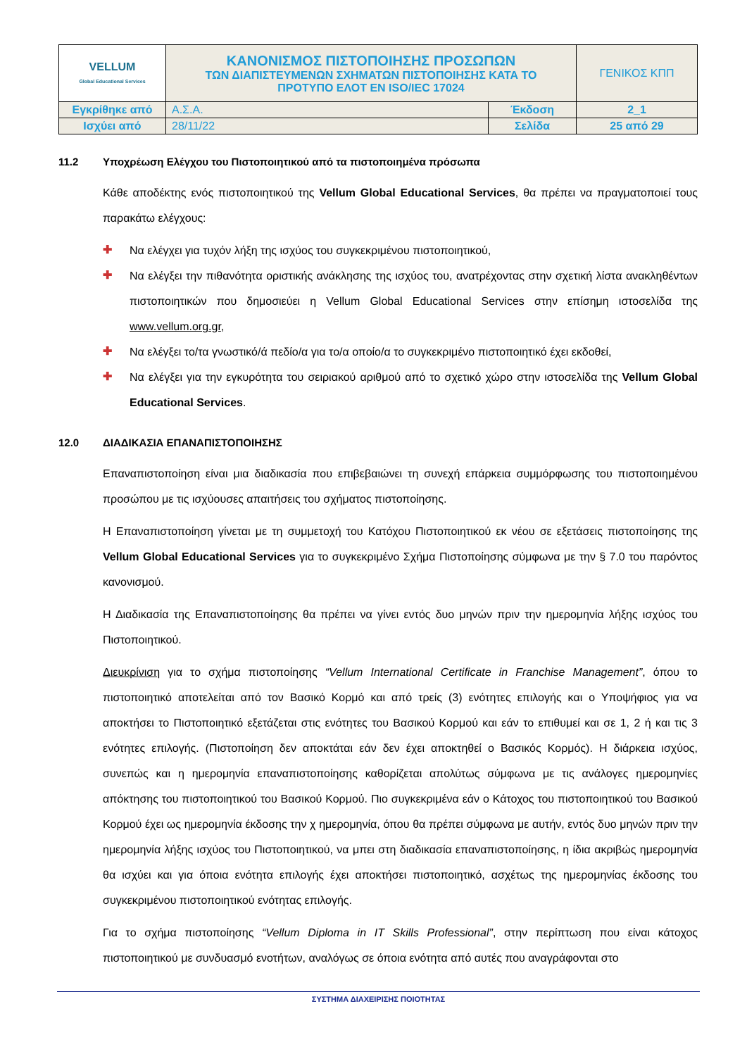| VELLUM Global Educational Services | ΚΑΝΟΝΙΣΜΟΣ ΠΙΣΤΟΠΟΙΗΣΗΣ ΠΡΟΣΩΠΩΝ ΤΩΝ ΔΙΑΠΙΣΤΕΥΜΕΝΩΝ ΣΧΗΜΑΤΩΝ ΠΙΣΤΟΠΟΙΗΣΗΣ ΚΑΤΑ ΤΟ ΠΡΟΤΥΠΟ ΕΛΟΤ ΕΝ ISO/IEC 17024 | | ΓΕΝΙΚΟΣ ΚΠΠ |
| Εγκρίθηκε από | Α.Σ.Α. | Έκδοση | 2_1 |
| Ισχύει από | 28/11/22 | Σελίδα | 25 από 29 |
11.2 Υποχρέωση Ελέγχου του Πιστοποιητικού από τα πιστοποιημένα πρόσωπα
Κάθε αποδέκτης ενός πιστοποιητικού της Vellum Global Educational Services, θα πρέπει να πραγματοποιεί τους παρακάτω ελέγχους:
✚
Να ελέγχει για τυχόν λήξη της ισχύος του συγκεκριμένου πιστοποιητικού,
✚
Να ελέγξει την πιθανότητα οριστικής ανάκλησης της ισχύος του, ανατρέχοντας στην σχετική λίστα ανακληθέντων πιστοποιητικών που δημοσιεύει η Vellum Global Educational Services στην επίσημη ιστοσελίδα της www.vellum.org.gr,
✚
Να ελέγξει το/τα γνωστικό/ά πεδίο/α για το/α οποίο/α το συγκεκριμένο πιστοποιητικό έχει εκδοθεί,
✚
Να ελέγξει για την εγκυρότητα του σειριακού αριθμού από το σχετικό χώρο στην ιστοσελίδα της Vellum Global Educational Services.
12.0 ΔΙΑΔΙΚΑΣΙΑ ΕΠΑΝΑΠΙΣΤΟΠΟΙΗΣΗΣ
Επαναπιστοποίηση είναι μια διαδικασία που επιβεβαιώνει τη συνεχή επάρκεια συμμόρφωσης του πιστοποιημένου προσώπου με τις ισχύουσες απαιτήσεις του σχήματος πιστοποίησης.
Η Επαναπιστοποίηση γίνεται με τη συμμετοχή του Κατόχου Πιστοποιητικού εκ νέου σε εξετάσεις πιστοποίησης της Vellum Global Educational Services για το συγκεκριμένο Σχήμα Πιστοποίησης σύμφωνα με την § 7.0 του παρόντος κανονισμού.
Η Διαδικασία της Επαναπιστοποίησης θα πρέπει να γίνει εντός δυο μηνών πριν την ημερομηνία λήξης ισχύος του Πιστοποιητικού.
Διευκρίνιση για το σχήμα πιστοποίησης “Vellum International Certificate in Franchise Management”, όπου το πιστοποιητικό αποτελείται από τον Βασικό Κορμό και από τρείς (3) ενότητες επιλογής και ο Υποψήφιος για να αποκτήσει το Πιστοποιητικό εξετάζεται στις ενότητες του Βασικού Κορμού και εάν το επιθυμεί και σε 1, 2 ή και τις 3 ενότητες επιλογής. (Πιστοποίηση δεν αποκτάται εάν δεν έχει αποκτηθεί ο Βασικός Κορμός). Η διάρκεια ισχύος, συνεπώς και η ημερομηνία επαναπιστοποίησης καθορίζεται απολύτως σύμφωνα με τις ανάλογες ημερομηνίες απόκτησης του πιστοποιητικού του Βασικού Κορμού. Πιο συγκεκριμένα εάν ο Κάτοχος του πιστοποιητικού του Βασικού Κορμού έχει ως ημερομηνία έκδοσης την χ ημερομηνία, όπου θα πρέπει σύμφωνα με αυτήν, εντός δυο μηνών πριν την ημερομηνία λήξης ισχύος του Πιστοποιητικού, να μπει στη διαδικασία επαναπιστοποίησης, η ίδια ακριβώς ημερομηνία θα ισχύει και για όποια ενότητα επιλογής έχει αποκτήσει πιστοποιητικό, ασχέτως της ημερομηνίας έκδοσης του συγκεκριμένου πιστοποιητικού ενότητας επιλογής.
Για το σχήμα πιστοποίησης “Vellum Diploma in IT Skills Professional”, στην περίπτωση που είναι κάτοχος πιστοποιητικού με συνδυασμό ενοτήτων, αναλόγως σε όποια ενότητα από αυτές που αναγράφονται στο
ΣΥΣΤΗΜΑ ΔΙΑΧΕΙΡΙΣΗΣ ΠΟΙΟΤΗΤΑΣ